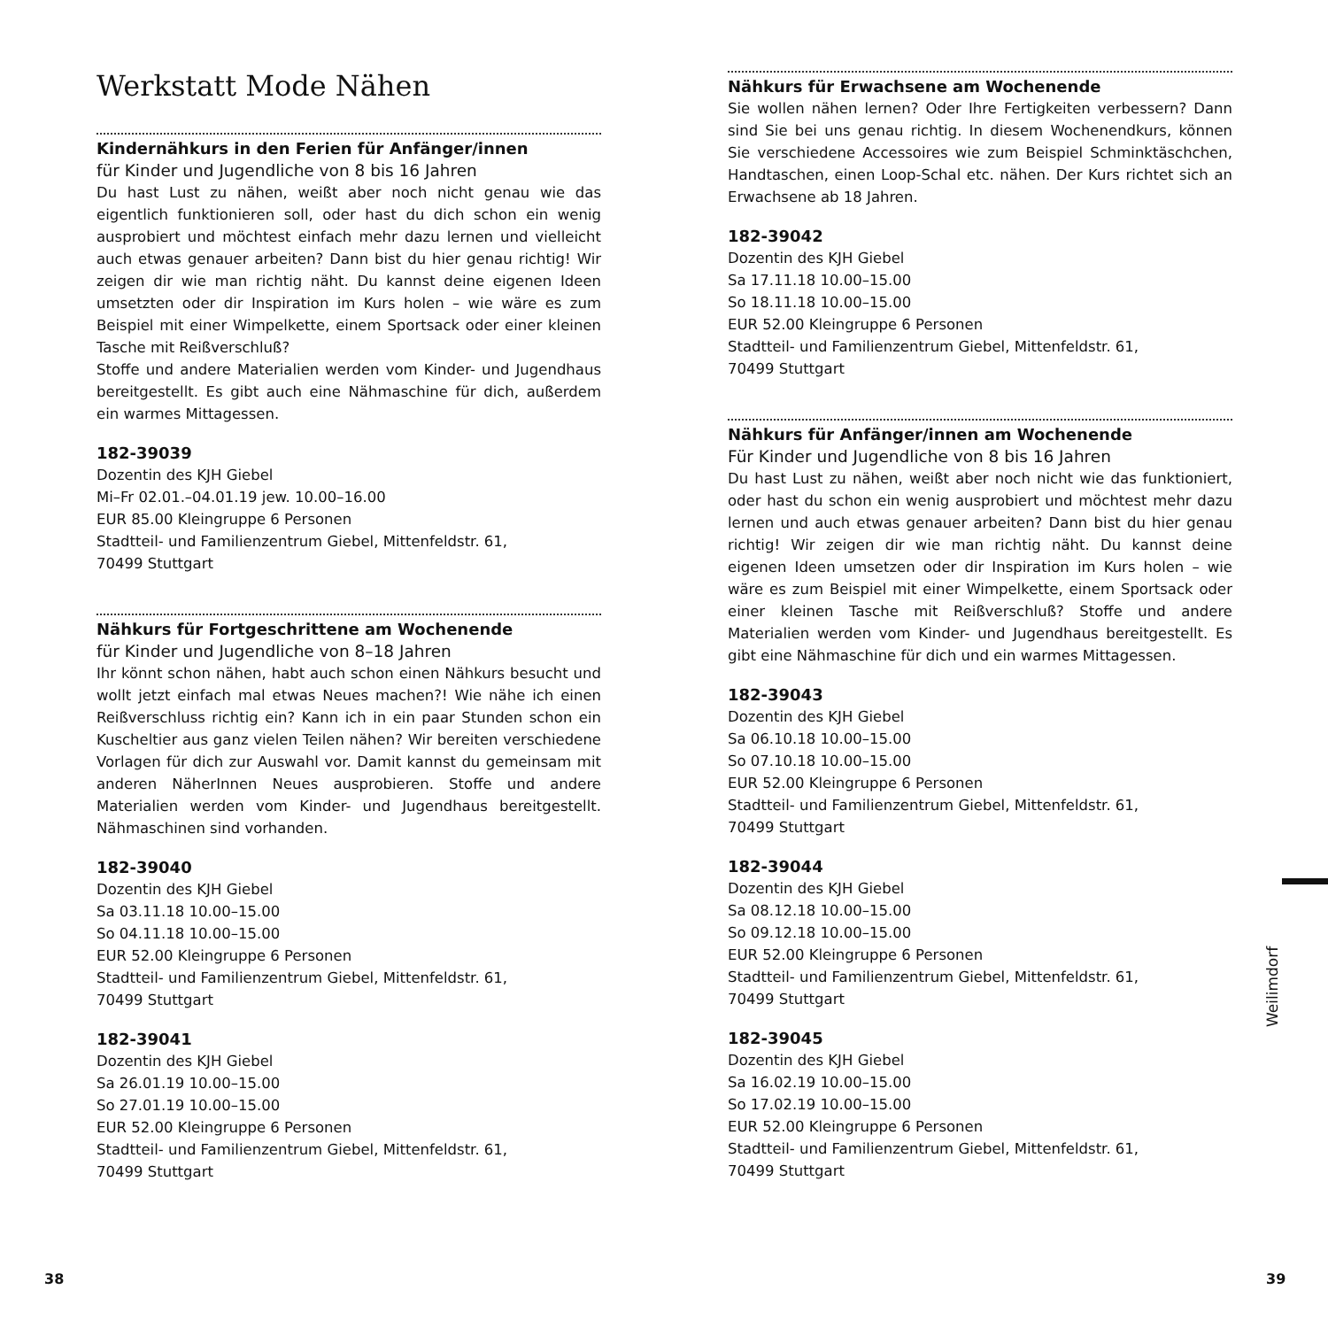Werkstatt Mode Nähen
Kindernähkurs in den Ferien für Anfänger/innen
für Kinder und Jugendliche von 8 bis 16 Jahren
Du hast Lust zu nähen, weißt aber noch nicht genau wie das eigentlich funktionieren soll, oder hast du dich schon ein wenig ausprobiert und möchtest einfach mehr dazu lernen und vielleicht auch etwas genauer arbeiten? Dann bist du hier genau richtig! Wir zeigen dir wie man richtig näht. Du kannst deine eigenen Ideen umsetzten oder dir Inspiration im Kurs holen – wie wäre es zum Beispiel mit einer Wimpelkette, einem Sportsack oder einer kleinen Tasche mit Reißverschluß?
Stoffe und andere Materialien werden vom Kinder- und Jugendhaus bereitgestellt. Es gibt auch eine Nähmaschine für dich, außerdem ein warmes Mittagessen.
182-39039
Dozentin des KJH Giebel
Mi–Fr 02.01.–04.01.19 jew. 10.00–16.00
EUR 85.00 Kleingruppe 6 Personen
Stadtteil- und Familienzentrum Giebel, Mittenfeldstr. 61,
70499 Stuttgart
Nähkurs für Fortgeschrittene am Wochenende
für Kinder und Jugendliche von 8–18 Jahren
Ihr könnt schon nähen, habt auch schon einen Nähkurs besucht und wollt jetzt einfach mal etwas Neues machen?! Wie nähe ich einen Reißverschluss richtig ein? Kann ich in ein paar Stunden schon ein Kuscheltier aus ganz vielen Teilen nähen? Wir bereiten verschiedene Vorlagen für dich zur Auswahl vor. Damit kannst du gemeinsam mit anderen NäherInnen Neues ausprobieren. Stoffe und andere Materialien werden vom Kinder- und Jugendhaus bereitgestellt. Nähmaschinen sind vorhanden.
182-39040
Dozentin des KJH Giebel
Sa 03.11.18 10.00–15.00
So 04.11.18 10.00–15.00
EUR 52.00 Kleingruppe 6 Personen
Stadtteil- und Familienzentrum Giebel, Mittenfeldstr. 61,
70499 Stuttgart
182-39041
Dozentin des KJH Giebel
Sa 26.01.19 10.00–15.00
So 27.01.19 10.00–15.00
EUR 52.00 Kleingruppe 6 Personen
Stadtteil- und Familienzentrum Giebel, Mittenfeldstr. 61,
70499 Stuttgart
Nähkurs für Erwachsene am Wochenende
Sie wollen nähen lernen? Oder Ihre Fertigkeiten verbessern? Dann sind Sie bei uns genau richtig. In diesem Wochenendkurs, können Sie verschiedene Accessoires wie zum Beispiel Schminktäschchen, Handtaschen, einen Loop-Schal etc. nähen. Der Kurs richtet sich an Erwachsene ab 18 Jahren.
182-39042
Dozentin des KJH Giebel
Sa 17.11.18 10.00–15.00
So 18.11.18 10.00–15.00
EUR 52.00 Kleingruppe 6 Personen
Stadtteil- und Familienzentrum Giebel, Mittenfeldstr. 61,
70499 Stuttgart
Nähkurs für Anfänger/innen am Wochenende
Für Kinder und Jugendliche von 8 bis 16 Jahren
Du hast Lust zu nähen, weißt aber noch nicht wie das funktioniert, oder hast du schon ein wenig ausprobiert und möchtest mehr dazu lernen und auch etwas genauer arbeiten? Dann bist du hier genau richtig! Wir zeigen dir wie man richtig näht. Du kannst deine eigenen Ideen umsetzen oder dir Inspiration im Kurs holen – wie wäre es zum Beispiel mit einer Wimpelkette, einem Sportsack oder einer kleinen Tasche mit Reißverschluß? Stoffe und andere Materialien werden vom Kinder- und Jugendhaus bereitgestellt. Es gibt eine Nähmaschine für dich und ein warmes Mittagessen.
182-39043
Dozentin des KJH Giebel
Sa 06.10.18 10.00–15.00
So 07.10.18 10.00–15.00
EUR 52.00 Kleingruppe 6 Personen
Stadtteil- und Familienzentrum Giebel, Mittenfeldstr. 61,
70499 Stuttgart
182-39044
Dozentin des KJH Giebel
Sa 08.12.18 10.00–15.00
So 09.12.18 10.00–15.00
EUR 52.00 Kleingruppe 6 Personen
Stadtteil- und Familienzentrum Giebel, Mittenfeldstr. 61,
70499 Stuttgart
182-39045
Dozentin des KJH Giebel
Sa 16.02.19 10.00–15.00
So 17.02.19 10.00–15.00
EUR 52.00 Kleingruppe 6 Personen
Stadtteil- und Familienzentrum Giebel, Mittenfeldstr. 61,
70499 Stuttgart
Weilimdorf
38 39